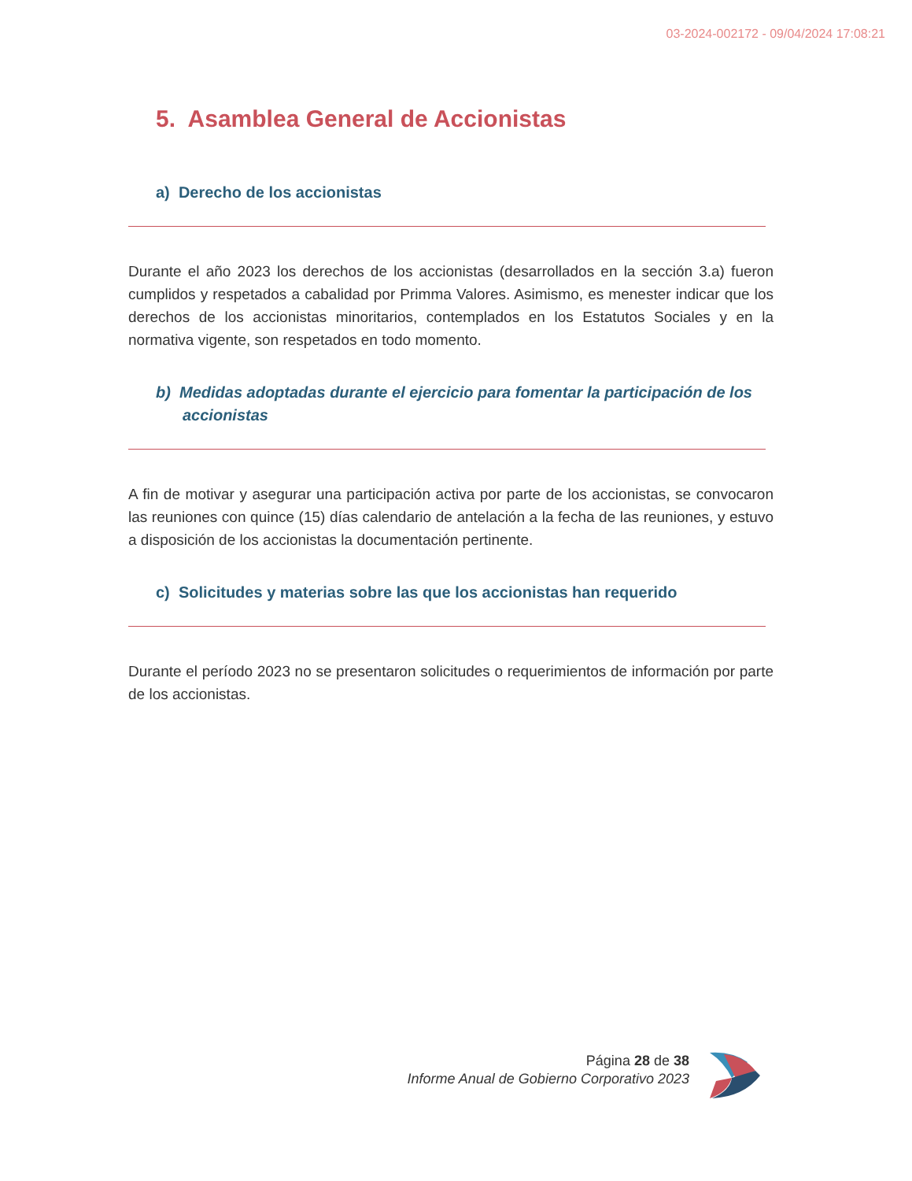03-2024-002172 - 09/04/2024 17:08:21
5. Asamblea General de Accionistas
a) Derecho de los accionistas
Durante el año 2023 los derechos de los accionistas (desarrollados en la sección 3.a) fueron cumplidos y respetados a cabalidad por Primma Valores. Asimismo, es menester indicar que los derechos de los accionistas minoritarios, contemplados en los Estatutos Sociales y en la normativa vigente, son respetados en todo momento.
b) Medidas adoptadas durante el ejercicio para fomentar la participación de los accionistas
A fin de motivar y asegurar una participación activa por parte de los accionistas, se convocaron las reuniones con quince (15) días calendario de antelación a la fecha de las reuniones, y estuvo a disposición de los accionistas la documentación pertinente.
c) Solicitudes y materias sobre las que los accionistas han requerido
Durante el período 2023 no se presentaron solicitudes o requerimientos de información por parte de los accionistas.
Página 28 de 38
Informe Anual de Gobierno Corporativo 2023